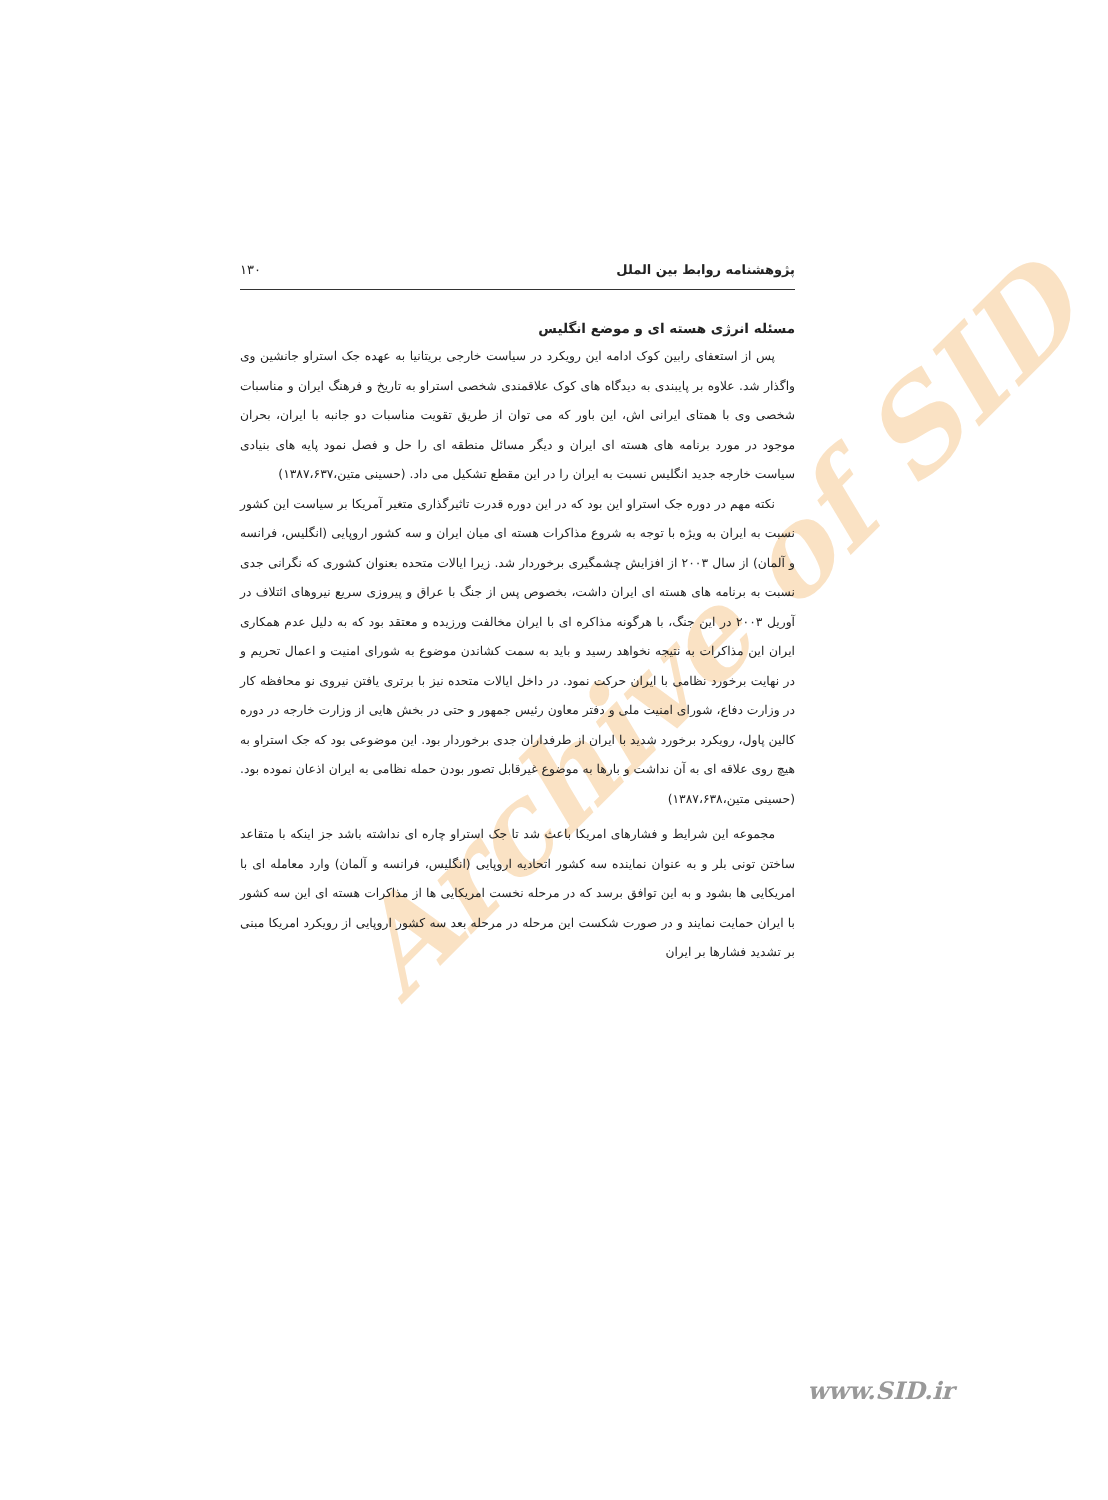Archive of SID
پژوهشنامه روابط بین الملل ۱۳۰
مسئله انرژی هسته ای و موضع انگلیس
پس از استعفای رابین کوک ادامه این رویکرد در سیاست خارجی بریتانیا به عهده جک استراو جانشین وی واگذار شد. علاوه بر پایبندی به دیدگاه های کوک علاقمندی شخصی استراو به تاریخ و فرهنگ ایران و مناسبات شخصی وی با همتای ایرانی اش، این باور که می توان از طریق تقویت مناسبات دو جانبه با ایران، بحران موجود در مورد برنامه های هسته ای ایران و دیگر مسائل منطقه ای را حل و فصل نمود پایه های بنیادی سیاست خارجه جدید انگلیس نسبت به ایران را در این مقطع تشکیل می داد. (حسینی متین،۱۳۸۷،۶۳۷)
نکته مهم در دوره جک استراو این بود که در این دوره قدرت تاثیرگذاری متغیر آمریکا بر سیاست این کشور نسبت به ایران به ویژه با توجه به شروع مذاکرات هسته ای میان ایران و سه کشور اروپایی (انگلیس، فرانسه و آلمان) از سال ۲۰۰۳ از افزایش چشمگیری برخوردار شد. زیرا ایالات متحده بعنوان کشوری که نگرانی جدی نسبت به برنامه های هسته ای ایران داشت، بخصوص پس از جنگ با عراق و پیروزی سریع نیروهای ائتلاف در آوریل ۲۰۰۳ در این جنگ، با هرگونه مذاکره ای با ایران مخالفت ورزیده و معتقد بود که به دلیل عدم همکاری ایران این مذاکرات به نتیجه نخواهد رسید و باید به سمت کشاندن موضوع به شورای امنیت و اعمال تحریم و در نهایت برخورد نظامی با ایران حرکت نمود. در داخل ایالات متحده نیز با برتری یافتن نیروی نو محافظه کار در وزارت دفاع، شورای امنیت ملی و دفتر معاون رئیس جمهور و حتی در بخش هایی از وزارت خارجه در دوره کالین پاول، رویکرد برخورد شدید با ایران از طرفداران جدی برخوردار بود. این موضوعی بود که جک استراو به هیچ روی علاقه ای به آن نداشت و بارها به موضوع غیرقابل تصور بودن حمله نظامی به ایران اذعان نموده بود. (حسینی متین،۱۳۸۷،۶۳۸)
مجموعه این شرایط و فشارهای امریکا باعث شد تا جک استراو چاره ای نداشته باشد جز اینکه با متقاعد ساختن تونی بلر و به عنوان نماینده سه کشور اتحادیه اروپایی (انگلیس، فرانسه و آلمان) وارد معامله ای با امریکایی ها بشود و به این توافق برسد که در مرحله نخست امریکایی ها از مذاکرات هسته ای این سه کشور با ایران حمایت نمایند و در صورت شکست این مرحله در مرحله بعد سه کشور اروپایی از رویکرد امریکا مبنی بر تشدید فشارها بر ایران
www.SID.ir